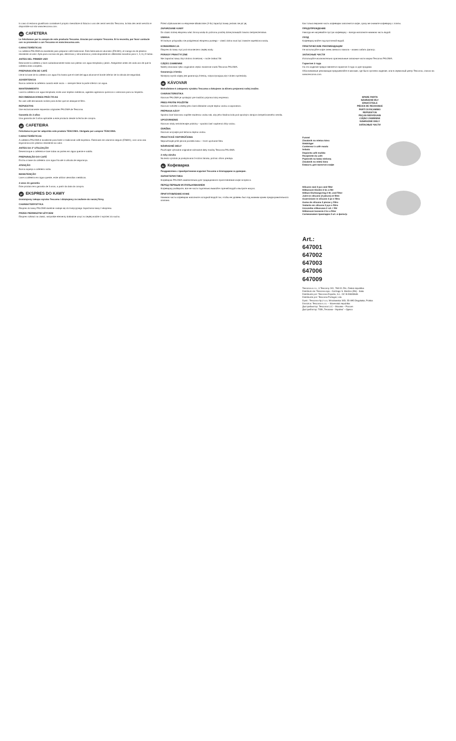In caso di reclamo giustificato contattare il proprio rivenditore di fiducia o uno dei centri servizio Tescoma, la lista dei centri servizio è disponibile sul sito www.tescoma.com.
es CAFETERA
Le felicitamos por la compra de este producto Tescoma. Gracias por comprar Tescoma. Si lo necesita, por favor contacte con su proveedor o con Tescoma en www.tescoma.com.
CARACTERÍSTICAS
La cafetera PALOMA es excelente para preparar café tradicional. Está fabricada en aluminio (EN 601), el mango es de plástico resistente al calor. Apta para cocinas de gas, eléctricas y vitrocerámica y está disponible en diferentes tamaños para 1, 3, 6 y 9 tazas.
ANTES DEL PRIMER USO
Desmonte la cafetera y lave cuidadosamente todas sus piezas con agua templada y jabón. Asegúrese antes de cada uso de que la cafetera está completa.
PREPARACIÓN DE CAFÉ
Llene la base de la cafetera con agua fría hasta que el nivel del agua alcance el borde inferior de la válvula de seguridad.
ADVERTENCIA
Nunca caliente la cafetera cuando esté vacía — siempre llene la parte inferior con agua.
MANTENIMIENTO
Lave la cafetera con agua templada; evite usar objetos metálicos, agentes agresivos químicos o arenosos para su limpieza.
RECOMENDACIONES PRÁCTICAS
No use café demasiado molido para evitar que se atasque el filtro.
REPUESTOS
Use exclusivamente repuestos originales PALOMA de Tescoma.
Garantía de 3 años
Una garantía de 3 años aplicable a este producto desde la fecha de compra.
pt CAFETEIRA
Felicitamo-lo por ter adquirido este produto TESCOMA. Obrigado por comprar TESCOMA.
CARACTERÍSTICAS
A cafeteira PALOMA é excelente para fazer o tradicional café expresso. Fabricado em alumínio seguro (EN601), com uma asa ergonómica em plástico resistente ao calor.
ANTES DA 1ª UTILIZAÇÃO
Desenrosque a cafeteira e lave todas as partes em água quente e sabão.
PREPARAÇÃO DO CAFÉ
Encha a base da cafeteira com água fria até à válvula de segurança.
ATENÇÃO
Nunca aqueça a cafeteira vazia.
MANUTENÇÃO
Lave a cafeteira em água quente, evite utilizar utensílios metálicos.
3 anos de garantia
Este produto tem garantia de 3 anos, a partir da data da compra.
pl EKSPRES DO KAWY
Gratulujemy zakupu wyrobu Tescoma i dziękujemy za zaufanie do naszej firmy.
CHARAKTERYSTYKA
Ekspres do kawy PALOMA świetnie nadaje się do tradycyjnego zaparzania kawy z ekspresu.
PRZED PIERWSZYM UŻYCIEM
Ekspres rozkręć na części, wszystkie elementy dokładnie umyć w ciepłej wodzie z wytrzeć do sucha.
Przed użytkowaniem w ekspresie kilkakrotnie (2-3x) zaparzyć kawę, jednak nie pić jej.
ZAPARZANIE KAWY
Do części dolnej ekspresu wlać zimną wodę do poziomu poniżej dolnej krawędzi zaworu bezpieczeństwa.
UWAGA
W żadnym przypadku nie podgrzewać ekspresu pustego – część dolna musi być zawsze napełniona wodą.
KONSERWACJA
Ekspres do kawy myć pod strumieniem ciepłej wody.
PORADY PRAKTYCZNE
Nie zaparzać kawy zbyt drobno zmielonej – może zatkać filtr.
CZĘŚCI ZAMIENNE
Należy stosować tylko oryginalne części zamienne marki Tescoma PALOMA.
Gwarancja 3-letnia
Niniejszy wyrób objęty jest gwarancją 3-letnią, rozpoczynającą się z dniem sprzedaży.
sk KÁVOVAR
Blahoželáme k zakúpeniu výrobku Tescoma a ďakujeme za dôveru prejavenú našej značke.
CHARAKTERISTIKA
Kávovar PALOMA je vynikajúci pre tradičnú prípravu kávy espresso.
PRED PRVÝM POUŽITÍM
Kávovar rozložte a všetky jeho časti dôkladne umyte teplou vodou a saponátom.
PRÍPRAVA KÁVY
Spodnú časť kávovaru naplňte studenou vodou tak, aby jeho hladina bola pod spodným okrajom bezpečnostného ventilu.
UPOZORNENIE
Kávovar nikdy nezohrievajte prázdny – spodná časť naplnená vždy vodou.
ÚDRŽBA
Kávovar umývajte pod tečúcou teplou vodou.
PRAKTICKÉ ODPORÚČENIA
Nepoužívajte príliš jemne pomletú kávu – hrozí upchanie filtra.
NÁHRADNÉ DIELY
Používajte výhradne originálne náhradné diely značky Tescoma PALOMA.
3 roky záruka
Na tento výrobok je poskytovaná 3-ročná záruka, počnúc dňom predaja.
ru Кофеварка
Поздравляем с приобретением изделия Tescoma и благодарим за доверие.
ХАРАКТЕРИСТИКА
Кофеварка PALOMA замечательна для традиционного приготовления кофе эспрессо.
ПЕРЕД ПЕРВЫМ ИСПОЛЬЗОВАНИЕМ
Кофеварку разберите, все ее части тщательно вымойте горячей водой и вытрите насухо.
ПРИГОТОВЛЕНИЕ КОФЕ
Нижнюю часть кофеварки наполните холодной водой так, чтобы ее уровень был под нижним краем предохранительного клапана.
Как только верхняя часть кофеварки заполнится кофе, сразу же снимите кофеварку с плиты.
ПРЕДУПРЕЖДЕНИЕ
Никогда не нагревайте пустую кофеварку – всегда наполните нижнюю часть водой.
УХОД
Кофеварку мойте под проточной водой.
ПРАКТИЧЕСКИЕ РЕКОМЕНДАЦИИ
Не используйте кофе очень мелкого помола – можно забить фильтр.
ЗАПАСНЫЕ ЧАСТИ
Используйте исключительно оригинальные запасные части марки Tescoma PALOMA.
Гарантия 3 года
На это изделие предоставляется гарантия 3 года со дня продажи.
Обоснованные рекламации предъявляйте в магазин, где было куплено изделие, или в сервисный центр Tescoma, список на www.tescoma.com.
SPARE PARTS
NÁHRADNÍ DÍLY
ERSATZTEILE
PIÈCES DE RECHANGE
PARTI DI RICAMBIO
REPUESTOS
PEÇAS INDIVIDUAIS
CZĘŚCI ZAMIENNE
NÁHRADNÉ DIELY
ЗАПАСНЫЕ ЧАСТИ
Funnel
Zásobník na mletou kávu
Siebträger
Conteneur à café moulu
Imbuto
Depósito café molido
Recipiente do café
Pojemnik na kawę mieloną
Zásobník na mletú kávu
Емкость для молотого кофе
Silicone seal 2 pcs and filter
Silikonové těsnění 2 ks a filtr
Silikon-Dichtungsring 2 St. und Filter
Joint en silicone (2 pièces) et filtre
Guarnizione in silicone 2 pz e filtro
Goma de silicona 2 piezas y filtro
Vedante em silicone 2 pçs e filtro
Uszczelka silikonowa 2 szt. i filtr
Silikónové tesnenie 2 ks a filter
Силиконовая прокладка 2 шт. и фильтр
Art.:
647001
647002
647003
647006
647009
Tescoma s.r.o., U Tescomy 241, 760 01 Zlín, Česká republika
Distributo da: Tescoma spa - Cazzago S. Martino (BS) - Italia
Distribuido por: Tescoma España, S.L. Cif: B-53630646
Distribuído por: Tescoma Portugal, Lda
Dystr.: Tescoma Sp.z o.o, Wrocławska 33D, 55-095 Długołęka, Polska
Dovozca: Tescoma s.r.o. – Slovenská republika
Дистрибьютор: Tescoma LLC – Москва – Россия
Дистриб'ютор: ТОВ „Tескома - Україна" - Одеса